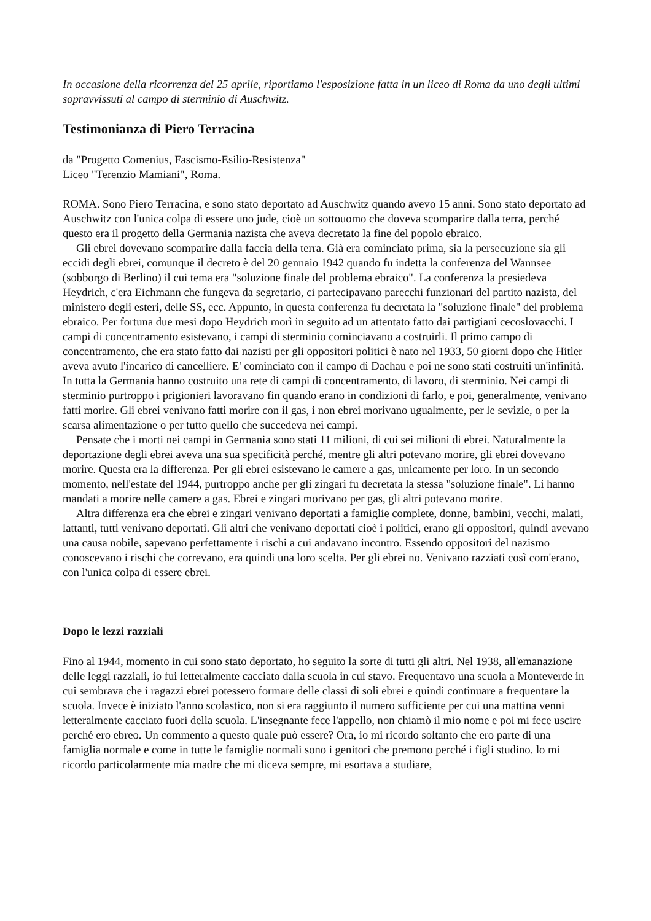In occasione della ricorrenza del 25 aprile, riportiamo l'esposizione fatta in un liceo di Roma da uno degli ultimi sopravvissuti al campo di sterminio di Auschwitz.
Testimonianza di Piero Terracina
da "Progetto Comenius, Fascismo-Esilio-Resistenza"
Liceo "Terenzio Mamiani", Roma.
ROMA. Sono Piero Terracina, e sono stato deportato ad Auschwitz quando avevo 15 anni. Sono stato deportato ad Auschwitz con l'unica colpa di essere uno jude, cioè un sottouomo che doveva scomparire dalla terra, perché questo era il progetto della Germania nazista che aveva decretato la fine del popolo ebraico.
Gli ebrei dovevano scomparire dalla faccia della terra. Già era cominciato prima, sia la persecuzione sia gli eccidi degli ebrei, comunque il decreto è del 20 gennaio 1942 quando fu indetta la conferenza del Wannsee (sobborgo di Berlino) il cui tema era "soluzione finale del problema ebraico". La conferenza la presiedeva Heydrich, c'era Eichmann che fungeva da segretario, ci partecipavano parecchi funzionari del partito nazista, del ministero degli esteri, delle SS, ecc. Appunto, in questa conferenza fu decretata la "soluzione finale" del problema ebraico. Per fortuna due mesi dopo Heydrich morì in seguito ad un attentato fatto dai partigiani cecoslovacchi. I campi di concentramento esistevano, i campi di sterminio cominciavano a costruirli. Il primo campo di concentramento, che era stato fatto dai nazisti per gli oppositori politici è nato nel 1933, 50 giorni dopo che Hitler aveva avuto l'incarico di cancelliere. E' cominciato con il campo di Dachau e poi ne sono stati costruiti un'infinità. In tutta la Germania hanno costruito una rete di campi di concentramento, di lavoro, di sterminio. Nei campi di sterminio purtroppo i prigionieri lavoravano fin quando erano in condizioni di farlo, e poi, generalmente, venivano fatti morire. Gli ebrei venivano fatti morire con il gas, i non ebrei morivano ugualmente, per le sevizie, o per la scarsa alimentazione o per tutto quello che succedeva nei campi.
Pensate che i morti nei campi in Germania sono stati 11 milioni, di cui sei milioni di ebrei. Naturalmente la deportazione degli ebrei aveva una sua specificità perché, mentre gli altri potevano morire, gli ebrei dovevano morire. Questa era la differenza. Per gli ebrei esistevano le camere a gas, unicamente per loro. In un secondo momento, nell'estate del 1944, purtroppo anche per gli zingari fu decretata la stessa "soluzione finale". Li hanno mandati a morire nelle camere a gas. Ebrei e zingari morivano per gas, gli altri potevano morire.
Altra differenza era che ebrei e zingari venivano deportati a famiglie complete, donne, bambini, vecchi, malati, lattanti, tutti venivano deportati. Gli altri che venivano deportati cioè i politici, erano gli oppositori, quindi avevano una causa nobile, sapevano perfettamente i rischi a cui andavano incontro. Essendo oppositori del nazismo conoscevano i rischi che correvano, era quindi una loro scelta. Per gli ebrei no. Venivano razziati così com'erano, con l'unica colpa di essere ebrei.
Dopo le lezzi razziali
Fino al 1944, momento in cui sono stato deportato, ho seguito la sorte di tutti gli altri. Nel 1938, all'emanazione delle leggi razziali, io fui letteralmente cacciato dalla scuola in cui stavo. Frequentavo una scuola a Monteverde in cui sembrava che i ragazzi ebrei potessero formare delle classi di soli ebrei e quindi continuare a frequentare la scuola. Invece è iniziato l'anno scolastico, non si era raggiunto il numero sufficiente per cui una mattina venni letteralmente cacciato fuori della scuola. L'insegnante fece l'appello, non chiamò il mio nome e poi mi fece uscire perché ero ebreo. Un commento a questo quale può essere? Ora, io mi ricordo soltanto che ero parte di una famiglia normale e come in tutte le famiglie normali sono i genitori che premono perché i figli studino. lo mi ricordo particolarmente mia madre che mi diceva sempre, mi esortava a studiare,